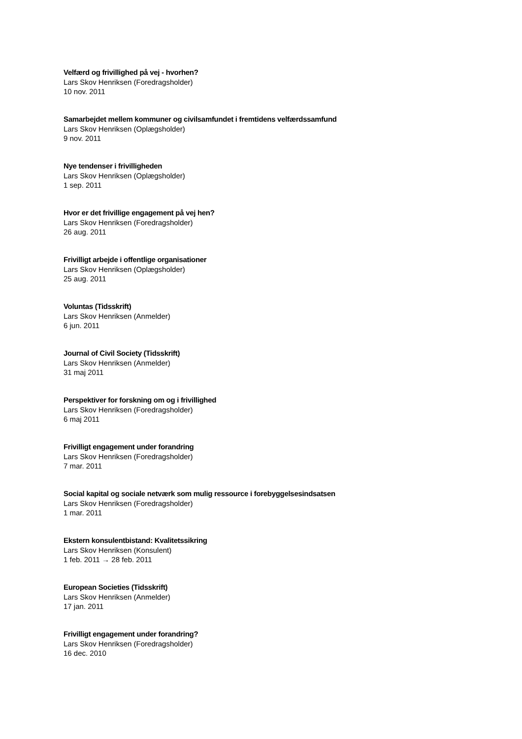Velfærd og frivillighed på vej - hvorhen?
Lars Skov Henriksen (Foredragsholder)
10 nov. 2011
Samarbejdet mellem kommuner og civilsamfundet i fremtidens velfærdssamfund
Lars Skov Henriksen (Oplægsholder)
9 nov. 2011
Nye tendenser i frivilligheden
Lars Skov Henriksen (Oplægsholder)
1 sep. 2011
Hvor er det frivillige engagement på vej hen?
Lars Skov Henriksen (Foredragsholder)
26 aug. 2011
Frivilligt arbejde i offentlige organisationer
Lars Skov Henriksen (Oplægsholder)
25 aug. 2011
Voluntas (Tidsskrift)
Lars Skov Henriksen (Anmelder)
6 jun. 2011
Journal of Civil Society (Tidsskrift)
Lars Skov Henriksen (Anmelder)
31 maj 2011
Perspektiver for forskning om og i frivillighed
Lars Skov Henriksen (Foredragsholder)
6 maj 2011
Frivilligt engagement under forandring
Lars Skov Henriksen (Foredragsholder)
7 mar. 2011
Social kapital og sociale netværk som mulig ressource i forebyggelsesindsatsen
Lars Skov Henriksen (Foredragsholder)
1 mar. 2011
Ekstern konsulentbistand: Kvalitetssikring
Lars Skov Henriksen (Konsulent)
1 feb. 2011 → 28 feb. 2011
European Societies (Tidsskrift)
Lars Skov Henriksen (Anmelder)
17 jan. 2011
Frivilligt engagement under forandring?
Lars Skov Henriksen (Foredragsholder)
16 dec. 2010